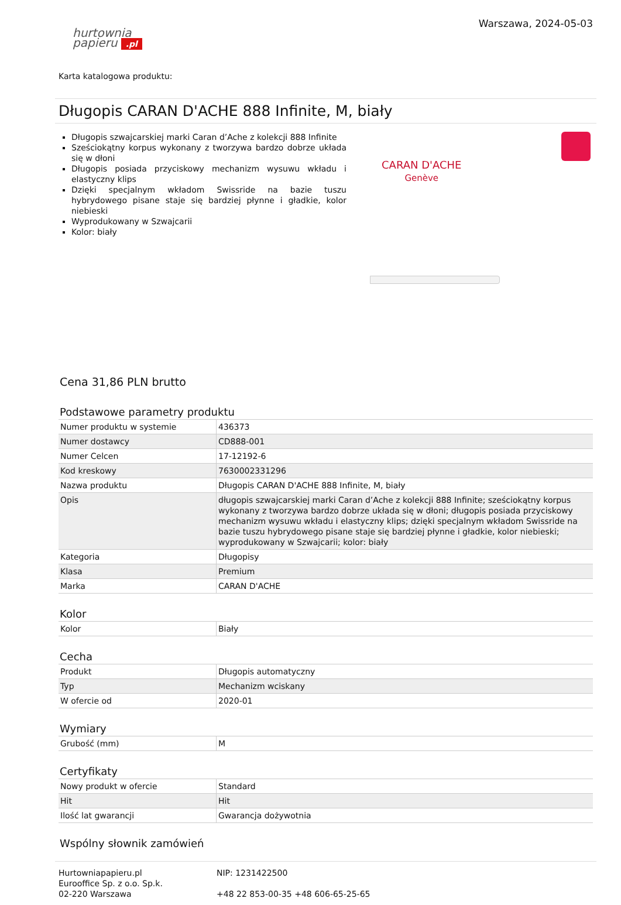hurtownia
papieru .pl
Warszawa, 2024-05-03
Karta katalogowa produktu:
Długopis CARAN D'ACHE 888 Infinite, M, biały
Długopis szwajcarskiej marki Caran d’Ache z kolekcji 888 Infinite
Sześciokątny korpus wykonany z tworzywa bardzo dobrze układa się w dłoni
Długopis posiada przyciskowy mechanizm wysuwu wkładu i elastyczny klips
Dzięki specjalnym wkładom Swissride na bazie tuszu hybrydowego pisane staje się bardziej płynne i gładkie, kolor niebieski
Wyprodukowany w Szwajcarii
Kolor: biały
CARAN D'ACHE
Genève
Cena 31,86 PLN brutto
Podstawowe parametry produktu
| Numer produktu w systemie | 436373 |
| Numer dostawcy | CD888-001 |
| Numer Celcen | 17-12192-6 |
| Kod kreskowy | 7630002331296 |
| Nazwa produktu | Długopis CARAN D'ACHE 888 Infinite, M, biały |
| Opis | długopis szwajcarskiej marki Caran d’Ache z kolekcji 888 Infinite; sześciokątny korpus wykonany z tworzywa bardzo dobrze układa się w dłoni; długopis posiada przyciskowy mechanizm wysuwu wkładu i elastyczny klips; dzięki specjalnym wkładom Swissride na bazie tuszu hybrydowego pisane staje się bardziej płynne i gładkie, kolor niebieski; wyprodukowany w Szwajcarii; kolor: biały |
| Kategoria | Długopisy |
| Klasa | Premium |
| Marka | CARAN D'ACHE |
Kolor
| Kolor | Biały |
Cecha
| Produkt | Długopis automatyczny |
| Typ | Mechanizm wciskany |
| W ofercie od | 2020-01 |
Wymiary
| Grubość (mm) | M |
Certyfikaty
| Nowy produkt w ofercie | Standard |
| Hit | Hit |
| Ilość lat gwarancji | Gwarancja dożywotnia |
Wspólny słownik zamówień
Hurtowniapapieru.pl
Eurooffice Sp. z o.o. Sp.k.
02-220 Warszawa
NIP: 1231422500
+48 22 853-00-35 +48 606-65-25-65